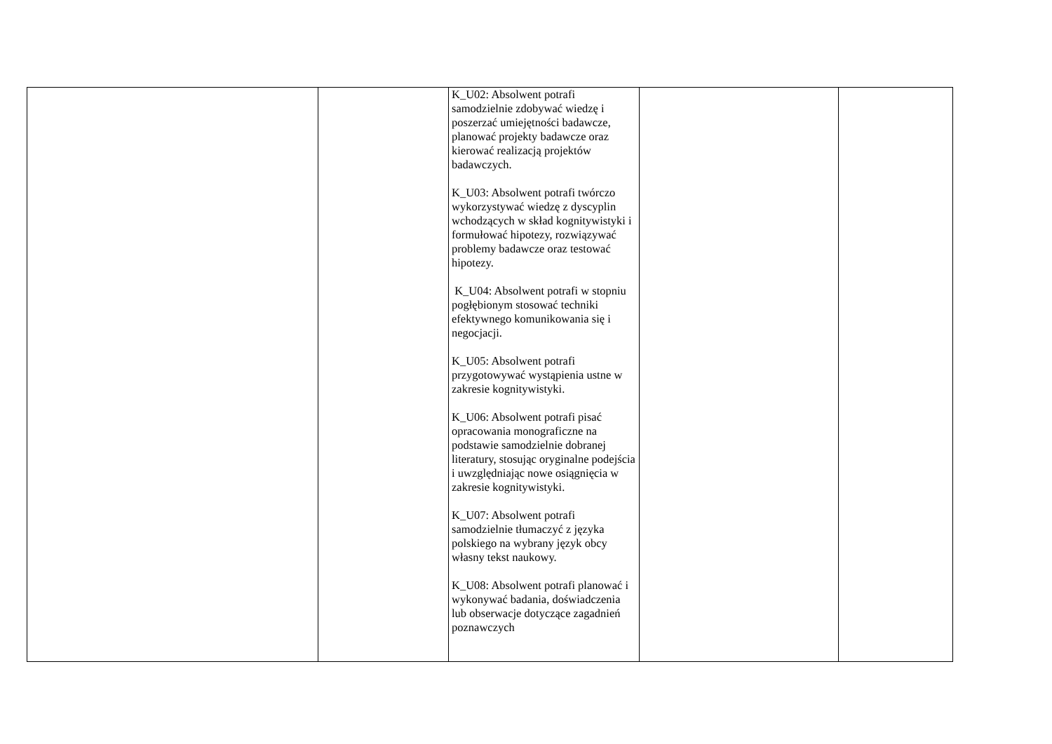| | | K_U02: Absolwent potrafi samodzielnie zdobywać wiedzę i poszerzać umiejętności badawcze, planować projekty badawcze oraz kierować realizacją projektów badawczych. K_U03: Absolwent potrafi twórczo wykorzystywać wiedzę z dyscyplin wchodzących w skład kognitywistyki i formułować hipotezy, rozwiązywać problemy badawcze oraz testować hipotezy. K_U04: Absolwent potrafi w stopniu pogłębionym stosować techniki efektywnego komunikowania się i negocjacji. K_U05: Absolwent potrafi przygotowywać wystąpienia ustne w zakresie kognitywistyki. K_U06: Absolwent potrafi pisać opracowania monograficzne na podstawie samodzielnie dobranej literatury, stosując oryginalne podejścia i uwzględniając nowe osiągnięcia w zakresie kognitywistyki. K_U07: Absolwent potrafi samodzielnie tłumaczyć z języka polskiego na wybrany język obcy własny tekst naukowy. K_U08: Absolwent potrafi planować i wykonywać badania, doświadczenia lub obserwacje dotyczące zagadnień poznawczych | | |